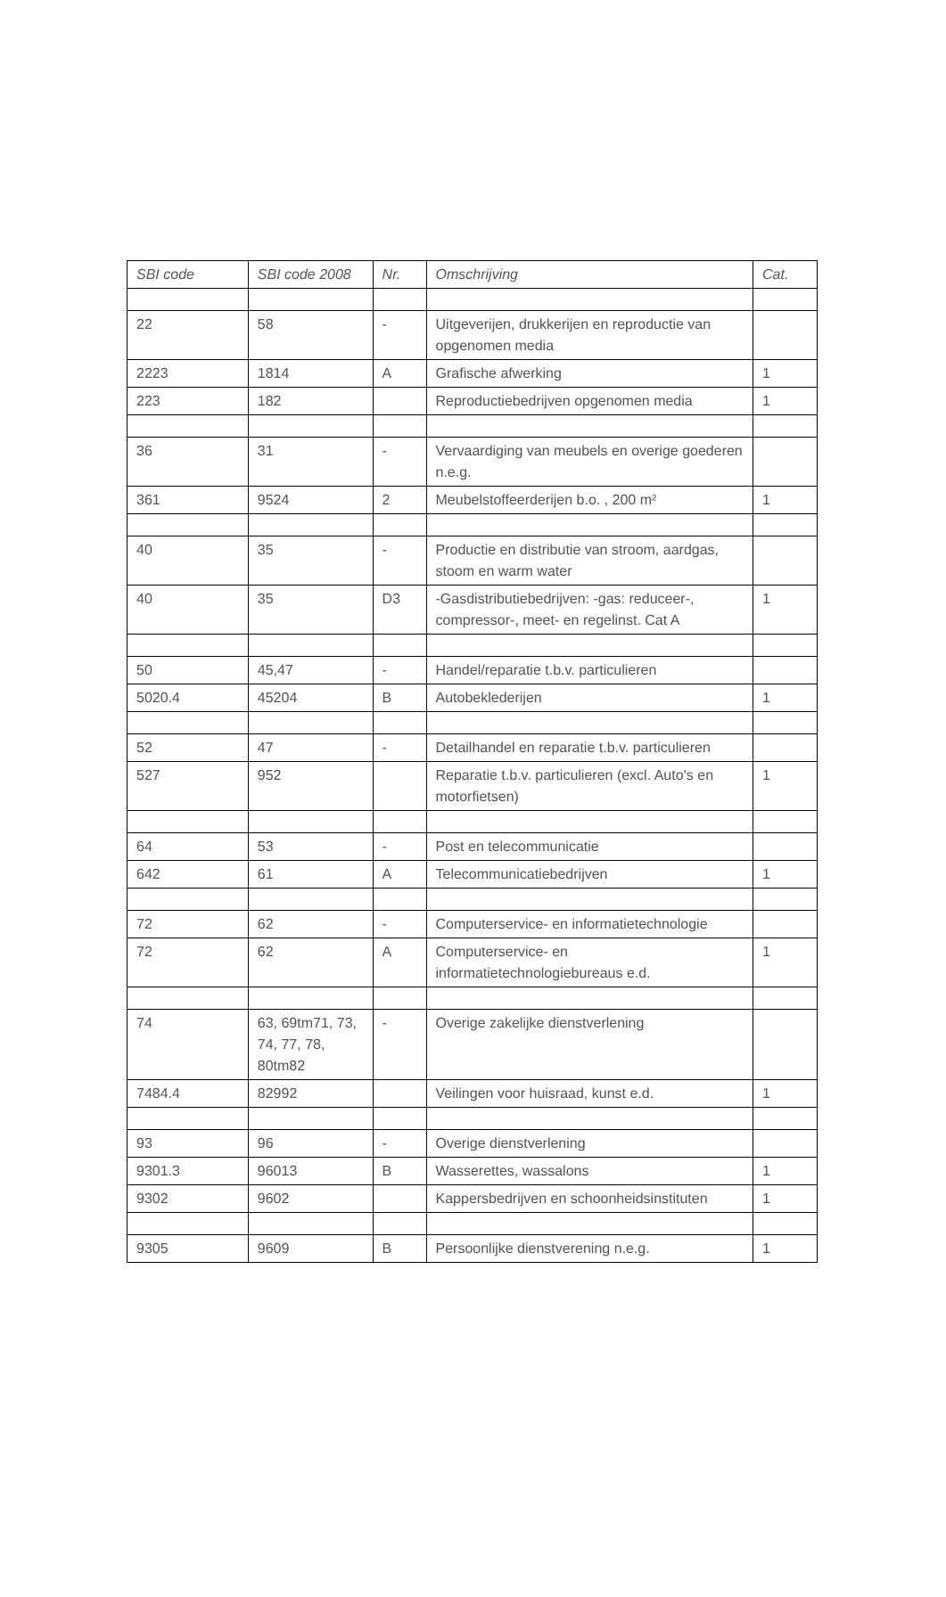| SBI code | SBI code 2008 | Nr. | Omschrijving | Cat. |
| --- | --- | --- | --- | --- |
| 22 | 58 | - | Uitgeverijen, drukkerijen en reproductie van opgenomen media | |
| 2223 | 1814 | A | Grafische afwerking | 1 |
| 223 | 182 | | Reproductiebedrijven opgenomen media | 1 |
| 36 | 31 | - | Vervaardiging van meubels en overige goederen n.e.g. | |
| 361 | 9524 | 2 | Meubelstoffeerderijen b.o. , 200 m² | 1 |
| 40 | 35 | - | Productie en distributie van stroom, aardgas, stoom en warm water | |
| 40 | 35 | D3 | -Gasdistributiebedrijven: -gas: reduceer-, compressor-, meet- en regelinst. Cat A | 1 |
| 50 | 45,47 | - | Handel/reparatie t.b.v. particulieren | |
| 5020.4 | 45204 | B | Autobeklederijen | 1 |
| 52 | 47 | - | Detailhandel en reparatie t.b.v. particulieren | |
| 527 | 952 | | Reparatie t.b.v. particulieren (excl. Auto’s en motorfietsen) | 1 |
| 64 | 53 | - | Post en telecommunicatie | |
| 642 | 61 | A | Telecommunicatiebedrijven | 1 |
| 72 | 62 | - | Computerservice- en informatietechnologie | |
| 72 | 62 | A | Computerservice- en informatietechnologiebureaus e.d. | 1 |
| 74 | 63, 69tm71, 73, 74, 77, 78, 80tm82 | - | Overige zakelijke dienstverlening | |
| 7484.4 | 82992 | | Veilingen voor huisraad, kunst e.d. | 1 |
| 93 | 96 | - | Overige dienstverlening | |
| 9301.3 | 96013 | B | Wasserettes, wassalons | 1 |
| 9302 | 9602 | | Kappersbedrijven en schoonheidsinstituten | 1 |
| 9305 | 9609 | B | Persoonlijke dienstverening n.e.g. | 1 |